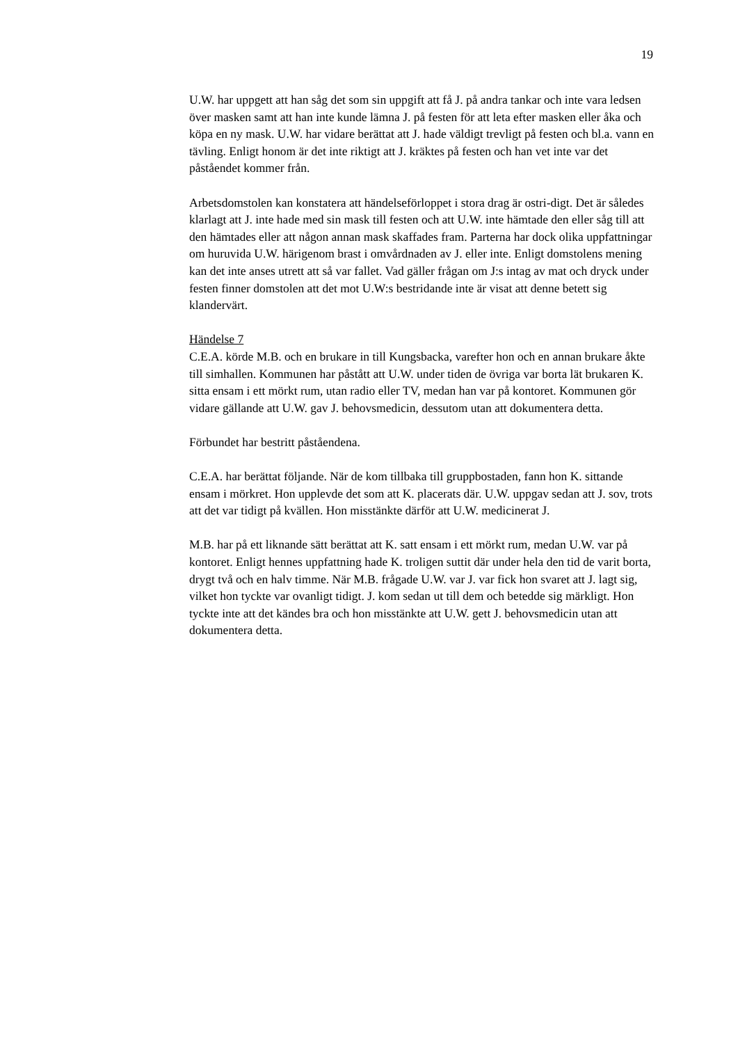19
U.W. har uppgett att han såg det som sin uppgift att få J. på andra tankar och inte vara ledsen över masken samt att han inte kunde lämna J. på festen för att leta efter masken eller åka och köpa en ny mask. U.W. har vidare berättat att J. hade väldigt trevligt på festen och bl.a. vann en tävling. Enligt honom är det inte riktigt att J. kräktes på festen och han vet inte var det påståendet kommer från.
Arbetsdomstolen kan konstatera att händelseförloppet i stora drag är ostri-digt. Det är således klarlagt att J. inte hade med sin mask till festen och att U.W. inte hämtade den eller såg till att den hämtades eller att någon annan mask skaffades fram. Parterna har dock olika uppfattningar om huruvida U.W. härigenom brast i omvårdnaden av J. eller inte. Enligt domstolens mening kan det inte anses utrett att så var fallet. Vad gäller frågan om J:s intag av mat och dryck under festen finner domstolen att det mot U.W:s bestridande inte är visat att denne betett sig klandervärt.
Händelse 7
C.E.A. körde M.B. och en brukare in till Kungsbacka, varefter hon och en annan brukare åkte till simhallen. Kommunen har påstått att U.W. under tiden de övriga var borta lät brukaren K. sitta ensam i ett mörkt rum, utan radio eller TV, medan han var på kontoret. Kommunen gör vidare gällande att U.W. gav J. behovsmedicin, dessutom utan att dokumentera detta.
Förbundet har bestritt påståendena.
C.E.A. har berättat följande. När de kom tillbaka till gruppbostaden, fann hon K. sittande ensam i mörkret. Hon upplevde det som att K. placerats där. U.W. uppgav sedan att J. sov, trots att det var tidigt på kvällen. Hon misstänkte därför att U.W. medicinerat J.
M.B. har på ett liknande sätt berättat att K. satt ensam i ett mörkt rum, medan U.W. var på kontoret. Enligt hennes uppfattning hade K. troligen suttit där under hela den tid de varit borta, drygt två och en halv timme. När M.B. frågade U.W. var J. var fick hon svaret att J. lagt sig, vilket hon tyckte var ovanligt tidigt. J. kom sedan ut till dem och betedde sig märkligt. Hon tyckte inte att det kändes bra och hon misstänkte att U.W. gett J. behovsmedicin utan att dokumentera detta.